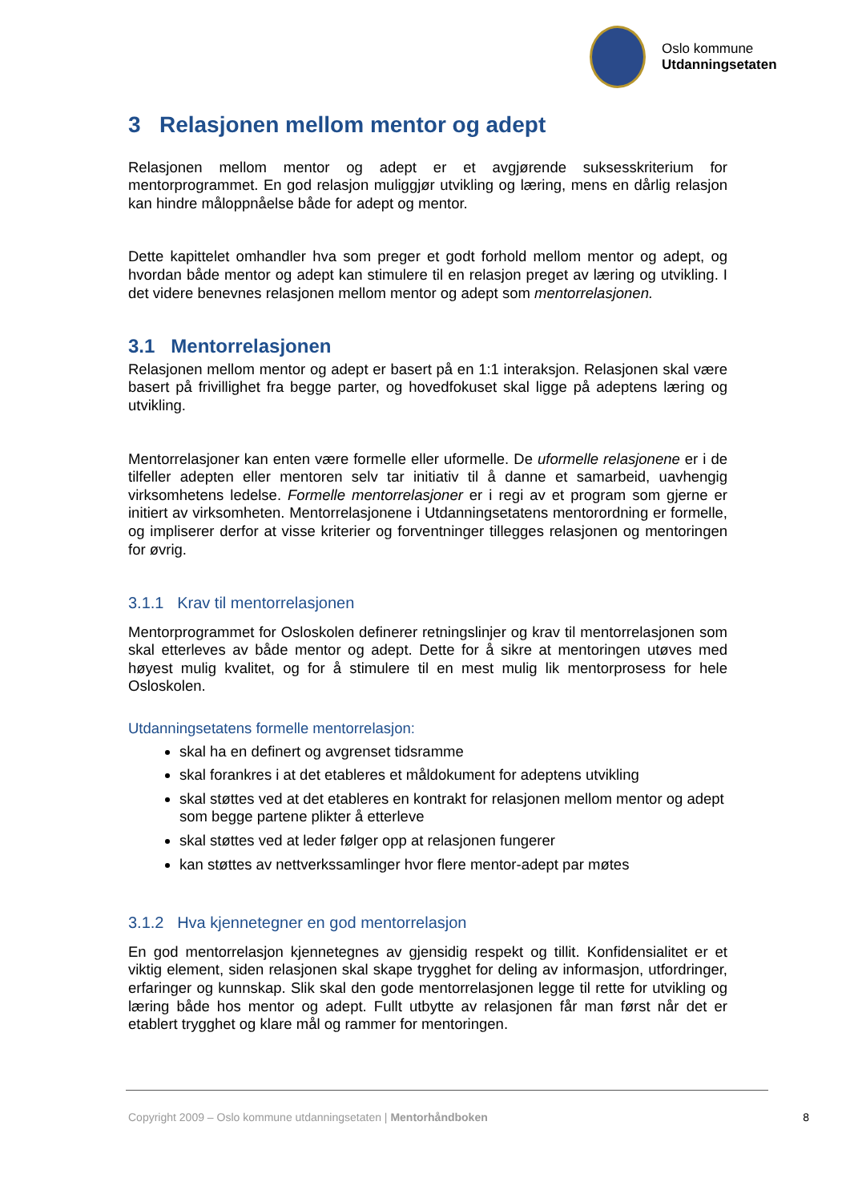Oslo kommune
Utdanningsetaten
3 Relasjonen mellom mentor og adept
Relasjonen mellom mentor og adept er et avgjørende suksesskriterium for mentorprogrammet. En god relasjon muliggjør utvikling og læring, mens en dårlig relasjon kan hindre måloppnåelse både for adept og mentor.
Dette kapittelet omhandler hva som preger et godt forhold mellom mentor og adept, og hvordan både mentor og adept kan stimulere til en relasjon preget av læring og utvikling. I det videre benevnes relasjonen mellom mentor og adept som mentorrelasjonen.
3.1 Mentorrelasjonen
Relasjonen mellom mentor og adept er basert på en 1:1 interaksjon. Relasjonen skal være basert på frivillighet fra begge parter, og hovedfokuset skal ligge på adeptens læring og utvikling.
Mentorrelasjoner kan enten være formelle eller uformelle. De uformelle relasjonene er i de tilfeller adepten eller mentoren selv tar initiativ til å danne et samarbeid, uavhengig virksomhetens ledelse. Formelle mentorrelasjoner er i regi av et program som gjerne er initiert av virksomheten. Mentorrelasjonene i Utdanningsetatens mentorordning er formelle, og impliserer derfor at visse kriterier og forventninger tillegges relasjonen og mentoringen for øvrig.
3.1.1 Krav til mentorrelasjonen
Mentorprogrammet for Osloskolen definerer retningslinjer og krav til mentorrelasjonen som skal etterleves av både mentor og adept. Dette for å sikre at mentoringen utøves med høyest mulig kvalitet, og for å stimulere til en mest mulig lik mentorprosess for hele Osloskolen.
Utdanningsetatens formelle mentorrelasjon:
skal ha en definert og avgrenset tidsramme
skal forankres i at det etableres et måldokument for adeptens utvikling
skal støttes ved at det etableres en kontrakt for relasjonen mellom mentor og adept som begge partene plikter å etterleve
skal støttes ved at leder følger opp at relasjonen fungerer
kan støttes av nettverkssamlinger hvor flere mentor-adept par møtes
3.1.2 Hva kjennetegner en god mentorrelasjon
En god mentorrelasjon kjennetegnes av gjensidig respekt og tillit. Konfidensialitet er et viktig element, siden relasjonen skal skape trygghet for deling av informasjon, utfordringer, erfaringer og kunnskap. Slik skal den gode mentorrelasjonen legge til rette for utvikling og læring både hos mentor og adept. Fullt utbytte av relasjonen får man først når det er etablert trygghet og klare mål og rammer for mentoringen.
Copyright 2009 – Oslo kommune utdanningsetaten | Mentorhåndboken 8